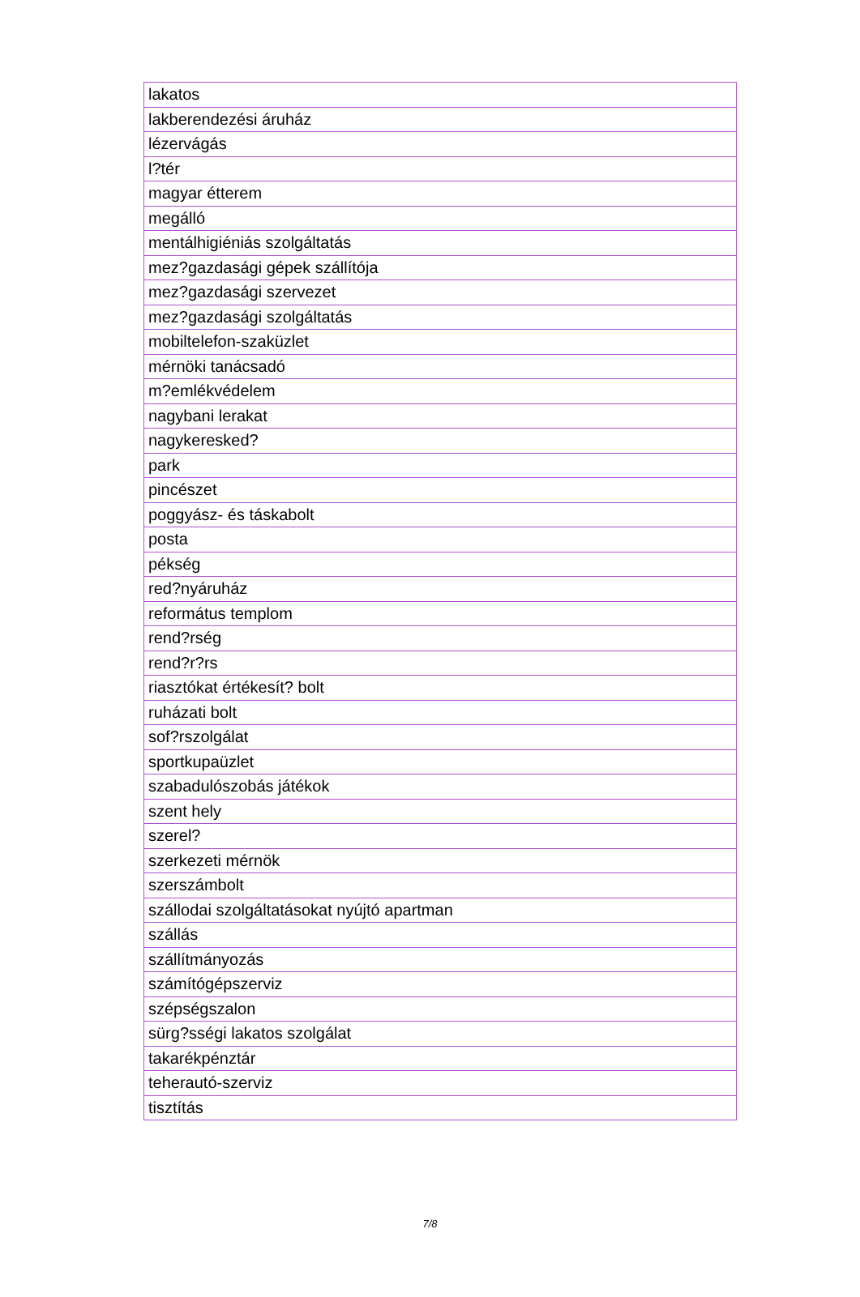| lakatos |
| lakberendezési áruház |
| lézervágás |
| l?tér |
| magyar étterem |
| megálló |
| mentálhigiéniás szolgáltatás |
| mez?gazdasági gépek szállítója |
| mez?gazdasági szervezet |
| mez?gazdasági szolgáltatás |
| mobiltelefon-szaküzlet |
| mérnöki tanácsadó |
| m?emlékvédelem |
| nagybani lerakat |
| nagykeresked? |
| park |
| pincészet |
| poggyász- és táskabolt |
| posta |
| pékség |
| red?nyáruház |
| református templom |
| rend?rség |
| rend?r?rs |
| riasztókat értékesít? bolt |
| ruházati bolt |
| sof?rszolgálat |
| sportkupaüzlet |
| szabadulószobás játékok |
| szent hely |
| szerel? |
| szerkezeti mérnök |
| szerszámbolt |
| szállodai szolgáltatásokat nyújtó apartman |
| szállás |
| szállítmányozás |
| számítógépszerviz |
| szépségszalon |
| sürg?sségi lakatos szolgálat |
| takarékpénztár |
| teherautó-szerviz |
| tisztítás |
7/8